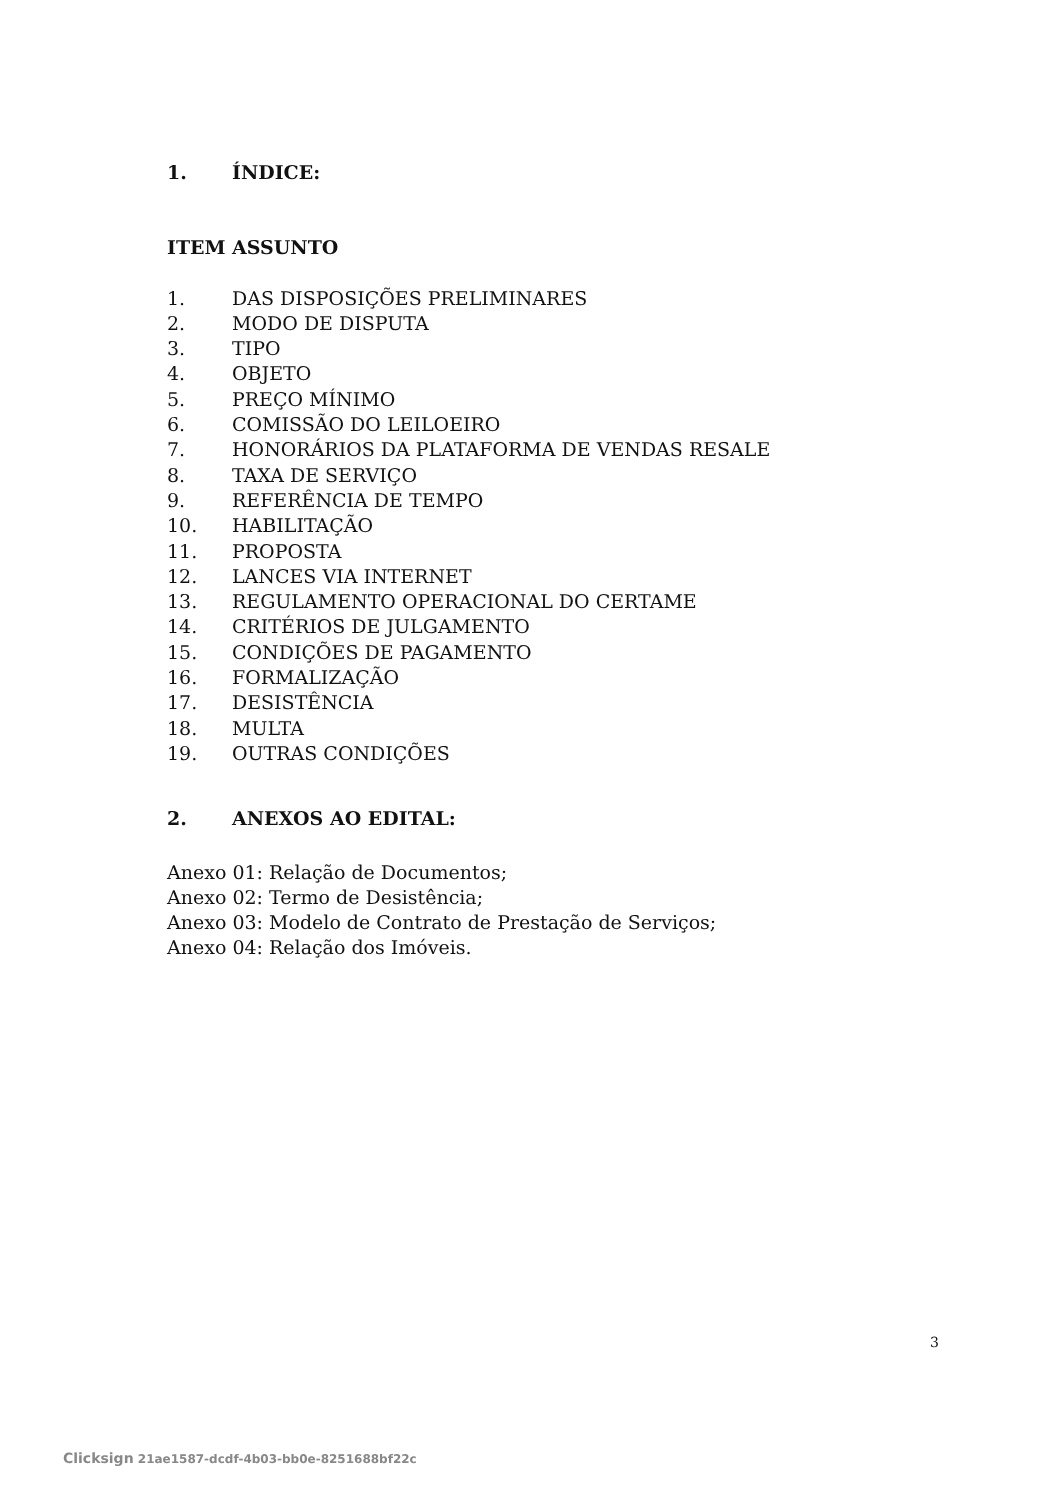1. ÍNDICE:
ITEM ASSUNTO
1. DAS DISPOSIÇÕES PRELIMINARES
2. MODO DE DISPUTA
3. TIPO
4. OBJETO
5. PREÇO MÍNIMO
6. COMISSÃO DO LEILOEIRO
7. HONORÁRIOS DA PLATAFORMA DE VENDAS RESALE
8. TAXA DE SERVIÇO
9. REFERÊNCIA DE TEMPO
10. HABILITAÇÃO
11. PROPOSTA
12. LANCES VIA INTERNET
13. REGULAMENTO OPERACIONAL DO CERTAME
14. CRITÉRIOS DE JULGAMENTO
15. CONDIÇÕES DE PAGAMENTO
16. FORMALIZAÇÃO
17. DESISTÊNCIA
18. MULTA
19. OUTRAS CONDIÇÕES
2. ANEXOS AO EDITAL:
Anexo 01: Relação de Documentos;
Anexo 02: Termo de Desistência;
Anexo 03: Modelo de Contrato de Prestação de Serviços;
Anexo 04: Relação dos Imóveis.
3
Clicksign 21ae1587-dcdf-4b03-bb0e-8251688bf22c